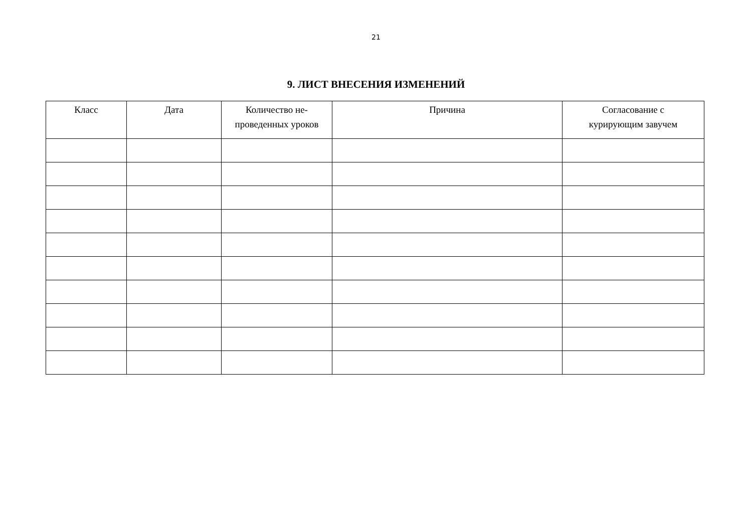21
9. ЛИСТ ВНЕСЕНИЯ ИЗМЕНЕНИЙ
| Класс | Дата | Количество не- проведенных уроков | Причина | Согласование с курирующим завучем |
| --- | --- | --- | --- | --- |